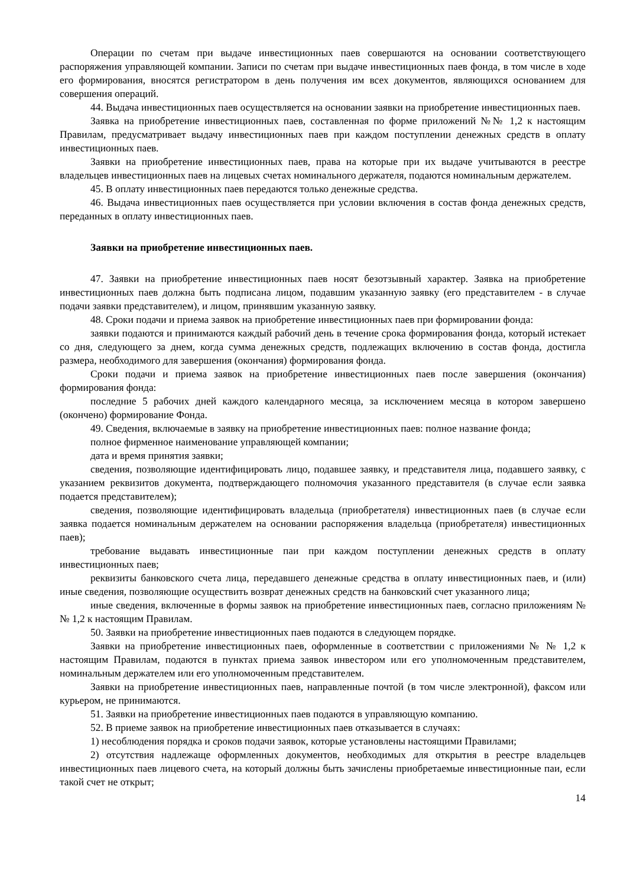Операции по счетам при выдаче инвестиционных паев совершаются на основании соответствующего распоряжения управляющей компании. Записи по счетам при выдаче инвестиционных паев фонда, в том числе в ходе его формирования, вносятся регистратором в день получения им всех документов, являющихся основанием для совершения операций.
44. Выдача инвестиционных паев осуществляется на основании заявки на приобретение инвестиционных паев.
Заявка на приобретение инвестиционных паев, составленная по форме приложений №№ 1,2 к настоящим Правилам, предусматривает выдачу инвестиционных паев при каждом поступлении денежных средств в оплату инвестиционных паев.
Заявки на приобретение инвестиционных паев, права на которые при их выдаче учитываются в реестре владельцев инвестиционных паев на лицевых счетах номинального держателя, подаются номинальным держателем.
45. В оплату инвестиционных паев передаются только денежные средства.
46. Выдача инвестиционных паев осуществляется при условии включения в состав фонда денежных средств, переданных в оплату инвестиционных паев.
Заявки на приобретение инвестиционных паев.
47. Заявки на приобретение инвестиционных паев носят безотзывный характер. Заявка на приобретение инвестиционных паев должна быть подписана лицом, подавшим указанную заявку (его представителем - в случае подачи заявки представителем), и лицом, принявшим указанную заявку.
48. Сроки подачи и приема заявок на приобретение инвестиционных паев при формировании фонда:
заявки подаются и принимаются каждый рабочий день в течение срока формирования фонда, который истекает со дня, следующего за днем, когда сумма денежных средств, подлежащих включению в состав фонда, достигла размера, необходимого для завершения (окончания) формирования фонда.
Сроки подачи и приема заявок на приобретение инвестиционных паев после завершения (окончания) формирования фонда:
последние 5 рабочих дней каждого календарного месяца, за исключением месяца в котором завершено (окончено) формирование Фонда.
49. Сведения, включаемые в заявку на приобретение инвестиционных паев: полное название фонда;
полное фирменное наименование управляющей компании;
дата и время принятия заявки;
сведения, позволяющие идентифицировать лицо, подавшее заявку, и представителя лица, подавшего заявку, с указанием реквизитов документа, подтверждающего полномочия указанного представителя (в случае если заявка подается представителем);
сведения, позволяющие идентифицировать владельца (приобретателя) инвестиционных паев (в случае если заявка подается номинальным держателем на основании распоряжения владельца (приобретателя) инвестиционных паев);
требование выдавать инвестиционные паи при каждом поступлении денежных средств в оплату инвестиционных паев;
реквизиты банковского счета лица, передавшего денежные средства в оплату инвестиционных паев, и (или) иные сведения, позволяющие осуществить возврат денежных средств на банковский счет указанного лица;
иные сведения, включенные в формы заявок на приобретение инвестиционных паев, согласно приложениям № № 1,2 к настоящим Правилам.
50. Заявки на приобретение инвестиционных паев подаются в следующем порядке.
Заявки на приобретение инвестиционных паев, оформленные в соответствии с приложениями № № 1,2 к настоящим Правилам, подаются в пунктах приема заявок инвестором или его уполномоченным представителем, номинальным держателем или его уполномоченным представителем.
Заявки на приобретение инвестиционных паев, направленные почтой (в том числе электронной), факсом или курьером, не принимаются.
51. Заявки на приобретение инвестиционных паев подаются в управляющую компанию.
52. В приеме заявок на приобретение инвестиционных паев отказывается в случаях:
1) несоблюдения порядка и сроков подачи заявок, которые установлены настоящими Правилами;
2) отсутствия надлежаще оформленных документов, необходимых для открытия в реестре владельцев инвестиционных паев лицевого счета, на который должны быть зачислены приобретаемые инвестиционные паи, если такой счет не открыт;
14